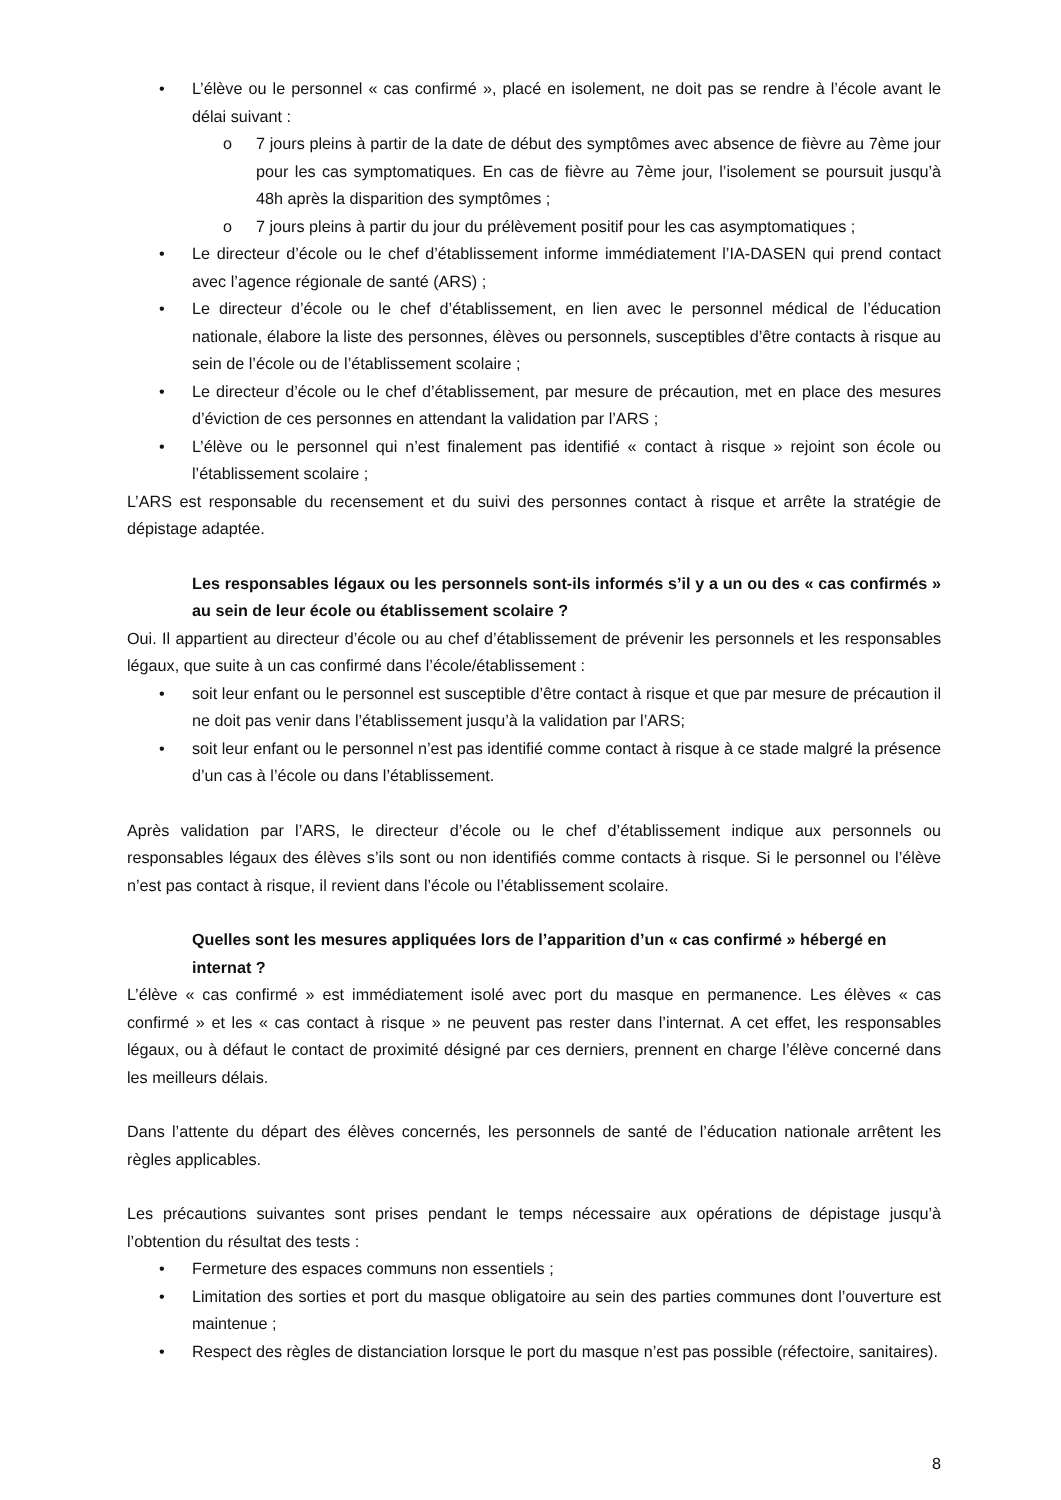• L’élève ou le personnel « cas confirmé », placé en isolement, ne doit pas se rendre à l’école avant le délai suivant :
o 7 jours pleins à partir de la date de début des symptômes avec absence de fièvre au 7ème jour pour les cas symptomatiques. En cas de fièvre au 7ème jour, l’isolement se poursuit jusqu’à 48h après la disparition des symptômes ;
o 7 jours pleins à partir du jour du prélèvement positif pour les cas asymptomatiques ;
• Le directeur d’école ou le chef d’établissement informe immédiatement l’IA-DASEN qui prend contact avec l’agence régionale de santé (ARS) ;
• Le directeur d’école ou le chef d’établissement, en lien avec le personnel médical de l’éducation nationale, élabore la liste des personnes, élèves ou personnels, susceptibles d’être contacts à risque au sein de l’école ou de l’établissement scolaire ;
• Le directeur d’école ou le chef d’établissement, par mesure de précaution, met en place des mesures d’éviction de ces personnes en attendant la validation par l’ARS ;
• L’élève ou le personnel qui n’est finalement pas identifié « contact à risque » rejoint son école ou l’établissement scolaire ;
L’ARS est responsable du recensement et du suivi des personnes contact à risque et arrête la stratégie de dépistage adaptée.
Les responsables légaux ou les personnels sont-ils informés s’il y a un ou des « cas confirmés » au sein de leur école ou établissement scolaire ?
Oui. Il appartient au directeur d’école ou au chef d’établissement de prévenir les personnels et les responsables légaux, que suite à un cas confirmé dans l’école/établissement :
• soit leur enfant ou le personnel est susceptible d’être contact à risque et que par mesure de précaution il ne doit pas venir dans l’établissement jusqu’à la validation par l’ARS;
• soit leur enfant ou le personnel n’est pas identifié comme contact à risque à ce stade malgré la présence d’un cas à l’école ou dans l’établissement.
Après validation par l’ARS, le directeur d’école ou le chef d’établissement indique aux personnels ou responsables légaux des élèves s’ils sont ou non identifiés comme contacts à risque. Si le personnel ou l’élève n’est pas contact à risque, il revient dans l’école ou l’établissement scolaire.
Quelles sont les mesures appliquées lors de l’apparition d’un « cas confirmé » hébergé en internat ?
L’élève « cas confirmé » est immédiatement isolé avec port du masque en permanence. Les élèves « cas confirmé » et les « cas contact à risque » ne peuvent pas rester dans l’internat. A cet effet, les responsables légaux, ou à défaut le contact de proximité désigné par ces derniers, prennent en charge l’élève concerné dans les meilleurs délais.
Dans l’attente du départ des élèves concernés, les personnels de santé de l’éducation nationale arrêtent les règles applicables.
Les précautions suivantes sont prises pendant le temps nécessaire aux opérations de dépistage jusqu’à l’obtention du résultat des tests :
• Fermeture des espaces communs non essentiels ;
• Limitation des sorties et port du masque obligatoire au sein des parties communes dont l’ouverture est maintenue ;
• Respect des règles de distanciation lorsque le port du masque n’est pas possible (réfectoire, sanitaires).
8